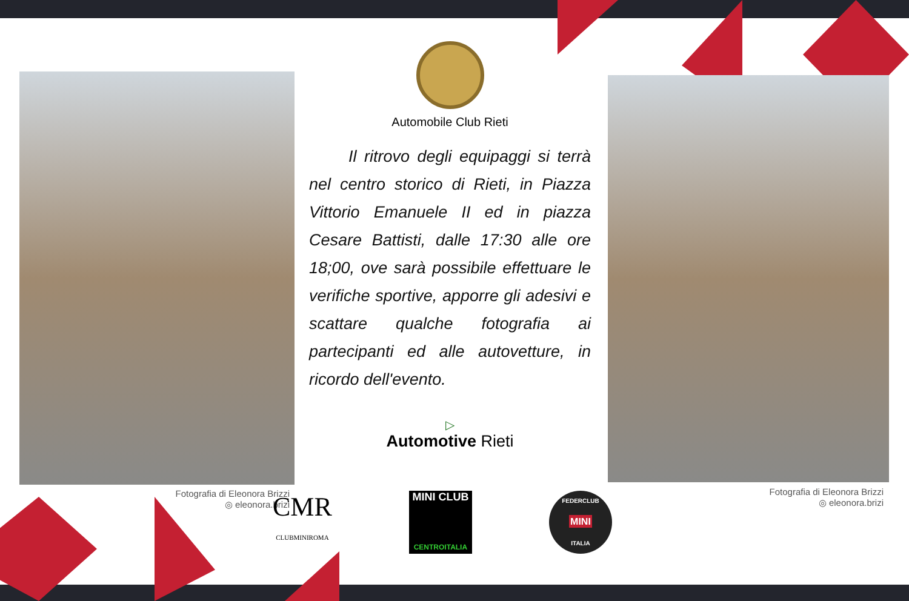Fotografia di Eleonora Brizzi
◎ eleonora.brizi
Fotografia di Eleonora Brizzi
◎ eleonora.brizi
Automobile Club Rieti
Il ritrovo degli equipaggi si terrà nel centro storico di Rieti, in Piazza Vittorio Emanuele II ed in piazza Cesare Battisti, dalle 17:30 alle ore 18;00, ove sarà possibile effettuare le verifiche sportive, apporre gli adesivi e scattare qualche fotografia ai partecipanti ed alle autovetture, in ricordo dell'evento.
▷
Automotive Rieti
CMR
CLUBMINIROMA
MINI CLUB
CENTROITALIA
FEDERCLUB
MINI
ITALIA